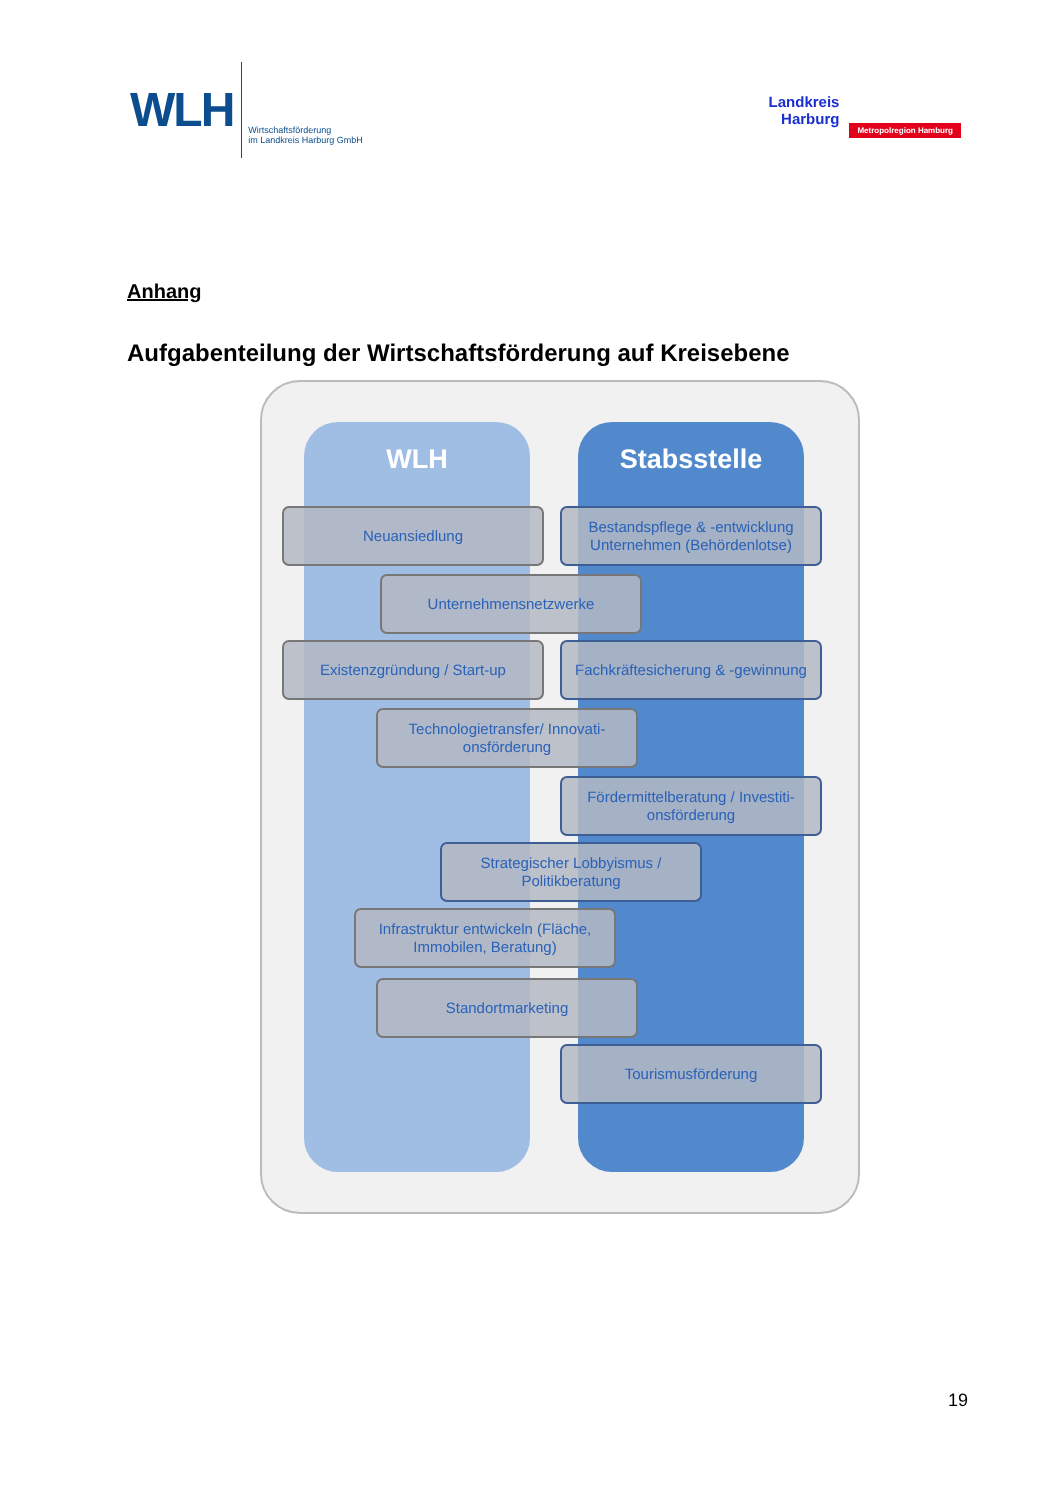WLH
Wirtschaftsförderung
im Landkreis Harburg GmbH
Landkreis
Harburg
Metropolregion Hamburg
Anhang
Aufgabenteilung der Wirtschaftsförderung auf Kreisebene
WLH Stabsstelle
Neuansiedlung
Bestandspflege & -entwicklung Unternehmen (Behördenlotse)
Unternehmensnetzwerke
Existenzgründung / Start-up
Fachkräftesicherung & -gewinnung
Technologietransfer/ Innovati-onsförderung
Fördermittelberatung / Investiti-onsförderung
Strategischer Lobbyismus / Politikberatung
Infrastruktur entwickeln (Fläche, Immobilen, Beratung)
Standortmarketing
Tourismusförderung
19